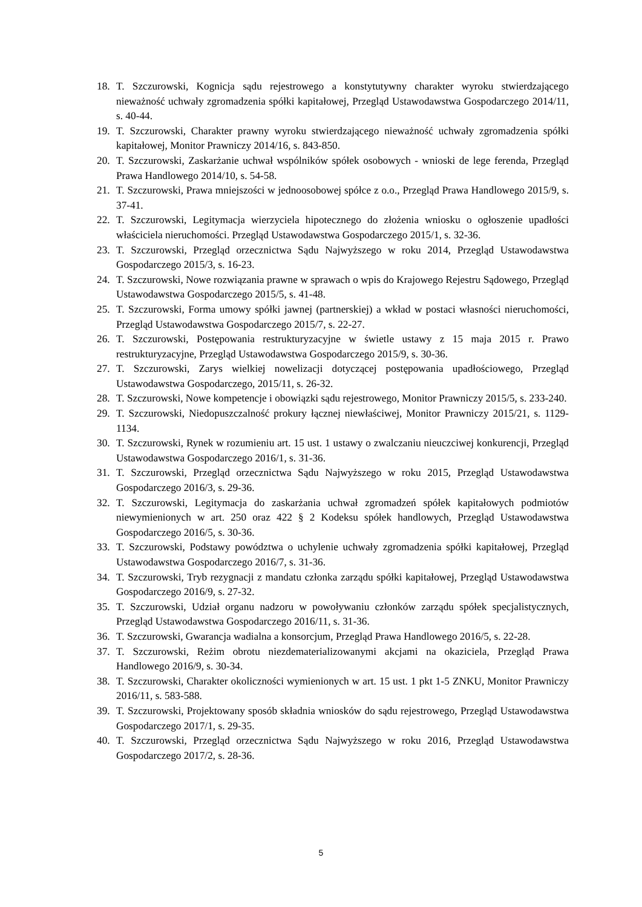18. T. Szczurowski, Kognicja sądu rejestrowego a konstytutywny charakter wyroku stwierdzającego nieważność uchwały zgromadzenia spółki kapitałowej, Przegląd Ustawodawstwa Gospodarczego 2014/11, s. 40-44.
19. T. Szczurowski, Charakter prawny wyroku stwierdzającego nieważność uchwały zgromadzenia spółki kapitałowej, Monitor Prawniczy 2014/16, s. 843-850.
20. T. Szczurowski, Zaskarżanie uchwał wspólników spółek osobowych - wnioski de lege ferenda, Przegląd Prawa Handlowego 2014/10, s. 54-58.
21. T. Szczurowski, Prawa mniejszości w jednoosobowej spółce z o.o., Przegląd Prawa Handlowego 2015/9, s. 37-41.
22. T. Szczurowski, Legitymacja wierzyciela hipotecznego do złożenia wniosku o ogłoszenie upadłości właściciela nieruchomości. Przegląd Ustawodawstwa Gospodarczego 2015/1, s. 32-36.
23. T. Szczurowski, Przegląd orzecznictwa Sądu Najwyższego w roku 2014, Przegląd Ustawodawstwa Gospodarczego 2015/3, s. 16-23.
24. T. Szczurowski, Nowe rozwiązania prawne w sprawach o wpis do Krajowego Rejestru Sądowego, Przegląd Ustawodawstwa Gospodarczego 2015/5, s. 41-48.
25. T. Szczurowski, Forma umowy spółki jawnej (partnerskiej) a wkład w postaci własności nieruchomości, Przegląd Ustawodawstwa Gospodarczego 2015/7, s. 22-27.
26. T. Szczurowski, Postępowania restrukturyzacyjne w świetle ustawy z 15 maja 2015 r. Prawo restrukturyzacyjne, Przegląd Ustawodawstwa Gospodarczego 2015/9, s. 30-36.
27. T. Szczurowski, Zarys wielkiej nowelizacji dotyczącej postępowania upadłościowego, Przegląd Ustawodawstwa Gospodarczego, 2015/11, s. 26-32.
28. T. Szczurowski, Nowe kompetencje i obowiązki sądu rejestrowego, Monitor Prawniczy 2015/5, s. 233-240.
29. T. Szczurowski, Niedopuszczalność prokury łącznej niewłaściwej, Monitor Prawniczy 2015/21, s. 1129-1134.
30. T. Szczurowski, Rynek w rozumieniu art. 15 ust. 1 ustawy o zwalczaniu nieuczciwej konkurencji, Przegląd Ustawodawstwa Gospodarczego 2016/1, s. 31-36.
31. T. Szczurowski, Przegląd orzecznictwa Sądu Najwyższego w roku 2015, Przegląd Ustawodawstwa Gospodarczego 2016/3, s. 29-36.
32. T. Szczurowski, Legitymacja do zaskarżania uchwał zgromadzeń spółek kapitałowych podmiotów niewymienionych w art. 250 oraz 422 § 2 Kodeksu spółek handlowych, Przegląd Ustawodawstwa Gospodarczego 2016/5, s. 30-36.
33. T. Szczurowski, Podstawy powództwa o uchylenie uchwały zgromadzenia spółki kapitałowej, Przegląd Ustawodawstwa Gospodarczego 2016/7, s. 31-36.
34. T. Szczurowski, Tryb rezygnacji z mandatu członka zarządu spółki kapitałowej, Przegląd Ustawodawstwa Gospodarczego 2016/9, s. 27-32.
35. T. Szczurowski, Udział organu nadzoru w powoływaniu członków zarządu spółek specjalistycznych, Przegląd Ustawodawstwa Gospodarczego 2016/11, s. 31-36.
36. T. Szczurowski, Gwarancja wadialna a konsorcjum, Przegląd Prawa Handlowego 2016/5, s. 22-28.
37. T. Szczurowski, Reżim obrotu niezdematerializowanymi akcjami na okaziciela, Przegląd Prawa Handlowego 2016/9, s. 30-34.
38. T. Szczurowski, Charakter okoliczności wymienionych w art. 15 ust. 1 pkt 1-5 ZNKU, Monitor Prawniczy 2016/11, s. 583-588.
39. T. Szczurowski, Projektowany sposób składnia wniosków do sądu rejestrowego, Przegląd Ustawodawstwa Gospodarczego 2017/1, s. 29-35.
40. T. Szczurowski, Przegląd orzecznictwa Sądu Najwyższego w roku 2016, Przegląd Ustawodawstwa Gospodarczego 2017/2, s. 28-36.
5